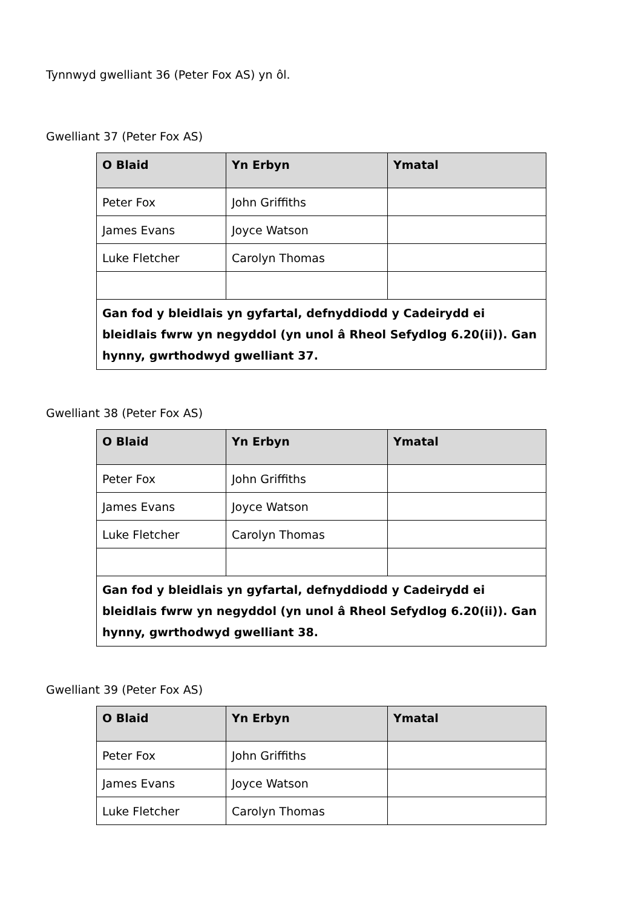Tynnwyd gwelliant 36 (Peter Fox AS) yn ôl.
Gwelliant 37 (Peter Fox AS)
| O Blaid | Yn Erbyn | Ymatal |
| --- | --- | --- |
| Peter Fox | John Griffiths | |
| James Evans | Joyce Watson | |
| Luke Fletcher | Carolyn Thomas | |
| Gan fod y bleidlais yn gyfartal, defnyddiodd y Cadeirydd ei bleidlais fwrw yn negyddol (yn unol â Rheol Sefydlog 6.20(ii)). Gan hynny, gwrthodwyd gwelliant 37. | | |
Gwelliant 38 (Peter Fox AS)
| O Blaid | Yn Erbyn | Ymatal |
| --- | --- | --- |
| Peter Fox | John Griffiths | |
| James Evans | Joyce Watson | |
| Luke Fletcher | Carolyn Thomas | |
| Gan fod y bleidlais yn gyfartal, defnyddiodd y Cadeirydd ei bleidlais fwrw yn negyddol (yn unol â Rheol Sefydlog 6.20(ii)). Gan hynny, gwrthodwyd gwelliant 38. | | |
Gwelliant 39 (Peter Fox AS)
| O Blaid | Yn Erbyn | Ymatal |
| --- | --- | --- |
| Peter Fox | John Griffiths | |
| James Evans | Joyce Watson | |
| Luke Fletcher | Carolyn Thomas | |